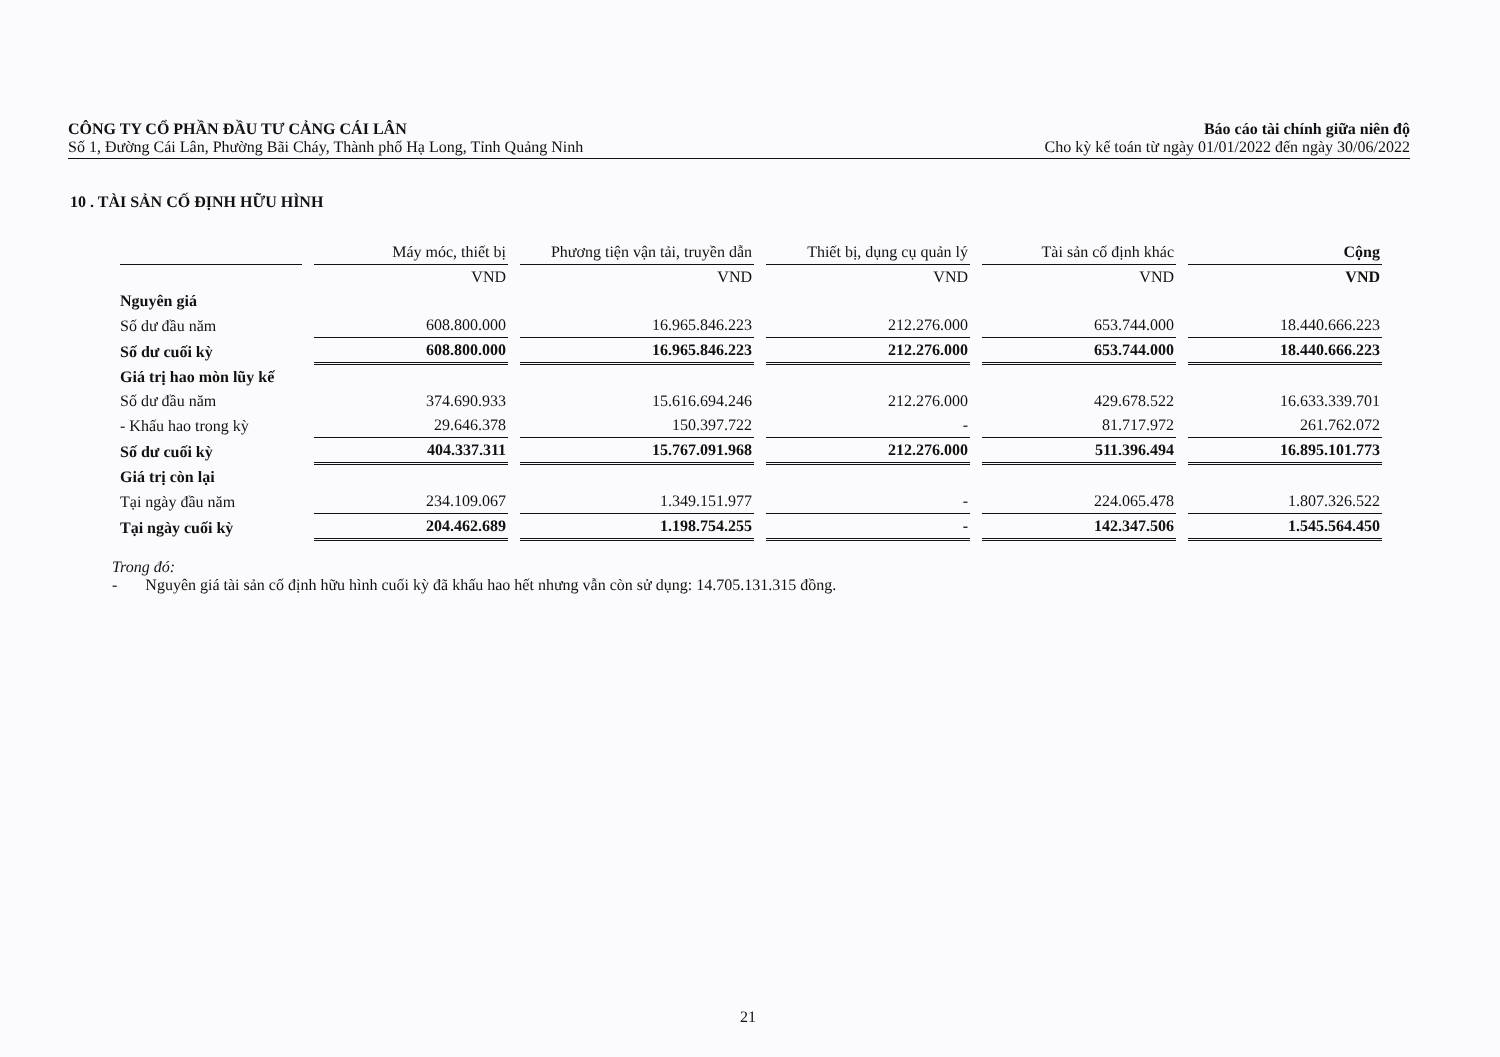CÔNG TY CỔ PHẦN ĐẦU TƯ CẢNG CÁI LÂN
Số 1, Đường Cái Lân, Phường Bãi Cháy, Thành phố Hạ Long, Tỉnh Quảng Ninh
Báo cáo tài chính giữa niên độ
Cho kỳ kế toán từ ngày 01/01/2022 đến ngày 30/06/2022
10 . TÀI SẢN CỐ ĐỊNH HỮU HÌNH
| | Máy móc, thiết bị | Phương tiện vận tải, truyền dẫn | Thiết bị, dụng cụ quản lý | Tài sản cố định khác | Cộng |
| --- | --- | --- | --- | --- | --- |
| | VND | VND | VND | VND | VND |
| Nguyên giá | | | | | |
| Số dư đầu năm | 608.800.000 | 16.965.846.223 | 212.276.000 | 653.744.000 | 18.440.666.223 |
| Số dư cuối kỳ | 608.800.000 | 16.965.846.223 | 212.276.000 | 653.744.000 | 18.440.666.223 |
| Giá trị hao mòn lũy kế | | | | | |
| Số dư đầu năm | 374.690.933 | 15.616.694.246 | 212.276.000 | 429.678.522 | 16.633.339.701 |
| - Khấu hao trong kỳ | 29.646.378 | 150.397.722 | - | 81.717.972 | 261.762.072 |
| Số dư cuối kỳ | 404.337.311 | 15.767.091.968 | 212.276.000 | 511.396.494 | 16.895.101.773 |
| Giá trị còn lại | | | | | |
| Tại ngày đầu năm | 234.109.067 | 1.349.151.977 | - | 224.065.478 | 1.807.326.522 |
| Tại ngày cuối kỳ | 204.462.689 | 1.198.754.255 | - | 142.347.506 | 1.545.564.450 |
Trong đó:
- Nguyên giá tài sản cố định hữu hình cuối kỳ đã khấu hao hết nhưng vẫn còn sử dụng: 14.705.131.315 đồng.
21